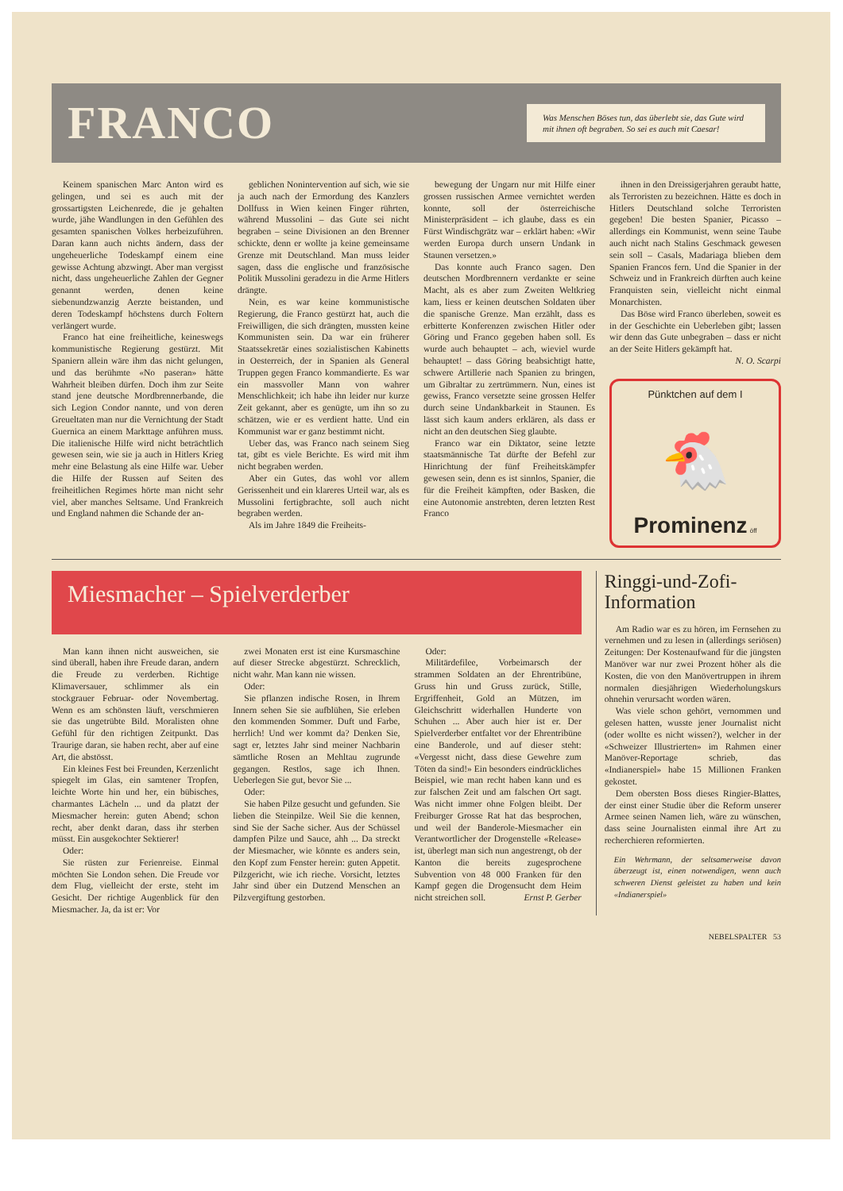FRANCO
Was Menschen Böses tun, das überlebt sie, das Gute wird mit ihnen oft begraben. So sei es auch mit Caesar!
Keinem spanischen Marc Anton wird es gelingen, und sei es auch mit der grossartigsten Leichenrede, die je gehalten wurde, jähe Wandlungen in den Gefühlen des gesamten spanischen Volkes herbeizuführen. Daran kann auch nichts ändern, dass der ungeheuerliche Todeskampf einem eine gewisse Achtung abzwingt. Aber man vergisst nicht, dass ungeheuerliche Zahlen der Gegner genannt werden, denen keine siebenundzwanzig Aerzte beistanden, und deren Todeskampf höchstens durch Foltern verlängert wurde.
Franco hat eine freiheitliche, keineswegs kommunistische Regierung gestürzt. Mit Spaniern allein wäre ihm das nicht gelungen, und das berühmte «No paseran» hätte Wahrheit bleiben dürfen. Doch ihm zur Seite stand jene deutsche Mordbrennerbande, die sich Legion Condor nannte, und von deren Greueltaten man nur die Vernichtung der Stadt Guernica an einem Markttage anführen muss. Die italienische Hilfe wird nicht beträchtlich gewesen sein, wie sie ja auch in Hitlers Krieg mehr eine Belastung als eine Hilfe war. Ueber die Hilfe der Russen auf Seiten des freiheitlichen Regimes hörte man nicht sehr viel, aber manches Seltsame. Und Frankreich und England nahmen die Schande der an-
geblichen Nonintervention auf sich, wie sie ja auch nach der Ermordung des Kanzlers Dollfuss in Wien keinen Finger rührten, während Mussolini – das Gute sei nicht begraben – seine Divisionen an den Brenner schickte, denn er wollte ja keine gemeinsame Grenze mit Deutschland. Man muss leider sagen, dass die englische und französische Politik Mussolini geradezu in die Arme Hitlers drängte.
Nein, es war keine kommunistische Regierung, die Franco gestürzt hat, auch die Freiwilligen, die sich drängten, mussten keine Kommunisten sein. Da war ein früherer Staatssekretär eines sozialistischen Kabinetts in Oesterreich, der in Spanien als General Truppen gegen Franco kommandierte. Es war ein massvoller Mann von wahrer Menschlichkeit; ich habe ihn leider nur kurze Zeit gekannt, aber es genügte, um ihn so zu schätzen, wie er es verdient hatte. Und ein Kommunist war er ganz bestimmt nicht.
Ueber das, was Franco nach seinem Sieg tat, gibt es viele Berichte. Es wird mit ihm nicht begraben werden.
Aber ein Gutes, das wohl vor allem Gerissenheit und ein klareres Urteil war, als es Mussolini fertigbrachte, soll auch nicht begraben werden.
Als im Jahre 1849 die Freiheits-
bewegung der Ungarn nur mit Hilfe einer grossen russischen Armee vernichtet werden konnte, soll der österreichische Ministerpräsident – ich glaube, dass es ein Fürst Windischgrätz war – erklärt haben: «Wir werden Europa durch unsern Undank in Staunen versetzen.»
Das konnte auch Franco sagen. Den deutschen Mordbrennern verdankte er seine Macht, als es aber zum Zweiten Weltkrieg kam, liess er keinen deutschen Soldaten über die spanische Grenze. Man erzählt, dass es erbitterte Konferenzen zwischen Hitler oder Göring und Franco gegeben haben soll. Es wurde auch behauptet – ach, wieviel wurde behauptet! – dass Göring beabsichtigt hatte, schwere Artillerie nach Spanien zu bringen, um Gibraltar zu zertrümmern. Nun, eines ist gewiss, Franco versetzte seine grossen Helfer durch seine Undankbarkeit in Staunen. Es lässt sich kaum anders erklären, als dass er nicht an den deutschen Sieg glaubte.
Franco war ein Diktator, seine letzte staatsmännische Tat dürfte der Befehl zur Hinrichtung der fünf Freiheitskämpfer gewesen sein, denn es ist sinnlos, Spanier, die für die Freiheit kämpften, oder Basken, die eine Autonomie anstrebten, deren letzten Rest Franco
ihnen in den Dreissigerjahren geraubt hatte, als Terroristen zu bezeichnen. Hätte es doch in Hitlers Deutschland solche Terroristen gegeben! Die besten Spanier, Picasso – allerdings ein Kommunist, wenn seine Taube auch nicht nach Stalins Geschmack gewesen sein soll – Casals, Madariaga blieben dem Spanien Francos fern. Und die Spanier in der Schweiz und in Frankreich dürften auch keine Franquisten sein, vielleicht nicht einmal Monarchisten.
Das Böse wird Franco überleben, soweit es in der Geschichte ein Ueberleben gibt; lassen wir denn das Gute unbegraben – dass er nicht an der Seite Hitlers gekämpft hat. N. O. Scarpi
Pünktchen auf dem I
🐔
Prominenz öff
Miesmacher – Spielverderber
Man kann ihnen nicht ausweichen, sie sind überall, haben ihre Freude daran, andern die Freude zu verderben. Richtige Klimaversauer, schlimmer als ein stockgrauer Februar- oder Novembertag. Wenn es am schönsten läuft, verschmieren sie das ungetrübte Bild. Moralisten ohne Gefühl für den richtigen Zeitpunkt. Das Traurige daran, sie haben recht, aber auf eine Art, die abstösst.
Ein kleines Fest bei Freunden, Kerzenlicht spiegelt im Glas, ein samtener Tropfen, leichte Worte hin und her, ein bübisches, charmantes Lächeln ... und da platzt der Miesmacher herein: guten Abend; schon recht, aber denkt daran, dass ihr sterben müsst. Ein ausgekochter Sektierer!
Oder:
Sie rüsten zur Ferienreise. Einmal möchten Sie London sehen. Die Freude vor dem Flug, vielleicht der erste, steht im Gesicht. Der richtige Augenblick für den Miesmacher. Ja, da ist er: Vor
zwei Monaten erst ist eine Kursmaschine auf dieser Strecke abgestürzt. Schrecklich, nicht wahr. Man kann nie wissen.
Oder:
Sie pflanzen indische Rosen, in Ihrem Innern sehen Sie sie aufblühen, Sie erleben den kommenden Sommer. Duft und Farbe, herrlich! Und wer kommt da? Denken Sie, sagt er, letztes Jahr sind meiner Nachbarin sämtliche Rosen an Mehltau zugrunde gegangen. Restlos, sage ich Ihnen. Ueberlegen Sie gut, bevor Sie ...
Oder:
Sie haben Pilze gesucht und gefunden. Sie lieben die Steinpilze. Weil Sie die kennen, sind Sie der Sache sicher. Aus der Schüssel dampfen Pilze und Sauce, ahh ... Da streckt der Miesmacher, wie könnte es anders sein, den Kopf zum Fenster herein: guten Appetit. Pilzgericht, wie ich rieche. Vorsicht, letztes Jahr sind über ein Dutzend Menschen an Pilzvergiftung gestorben.
Oder:
Militärdefilee, Vorbeimarsch der strammen Soldaten an der Ehrentribüne, Gruss hin und Gruss zurück, Stille, Ergriffenheit, Gold an Mützen, im Gleichschritt widerhallen Hunderte von Schuhen ... Aber auch hier ist er. Der Spielverderber entfaltet vor der Ehrentribüne eine Banderole, und auf dieser steht: «Vergesst nicht, dass diese Gewehre zum Töten da sind!» Ein besonders eindrückliches Beispiel, wie man recht haben kann und es zur falschen Zeit und am falschen Ort sagt. Was nicht immer ohne Folgen bleibt. Der Freiburger Grosse Rat hat das besprochen, und weil der Banderole-Miesmacher ein Verantwortlicher der Drogenstelle «Release» ist, überlegt man sich nun angestrengt, ob der Kanton die bereits zugesprochene Subvention von 48 000 Franken für den Kampf gegen die Drogensucht dem Heim nicht streichen soll. Ernst P. Gerber
Ringgi-und-Zofi-Information
Am Radio war es zu hören, im Fernsehen zu vernehmen und zu lesen in (allerdings seriösen) Zeitungen: Der Kostenaufwand für die jüngsten Manöver war nur zwei Prozent höher als die Kosten, die von den Manövertruppen in ihrem normalen diesjährigen Wiederholungskurs ohnehin verursacht worden wären.
Was viele schon gehört, vernommen und gelesen hatten, wusste jener Journalist nicht (oder wollte es nicht wissen?), welcher in der «Schweizer Illustrierten» im Rahmen einer Manöver-Reportage schrieb, das «Indianerspiel» habe 15 Millionen Franken gekostet.
Dem obersten Boss dieses Ringier-Blattes, der einst einer Studie über die Reform unserer Armee seinen Namen lieh, wäre zu wünschen, dass seine Journalisten einmal ihre Art zu recherchieren reformierten.
Ein Wehrmann, der seltsamerweise davon überzeugt ist, einen notwendigen, wenn auch schweren Dienst geleistet zu haben und kein «Indianerspiel»
NEBELSPALTER 53